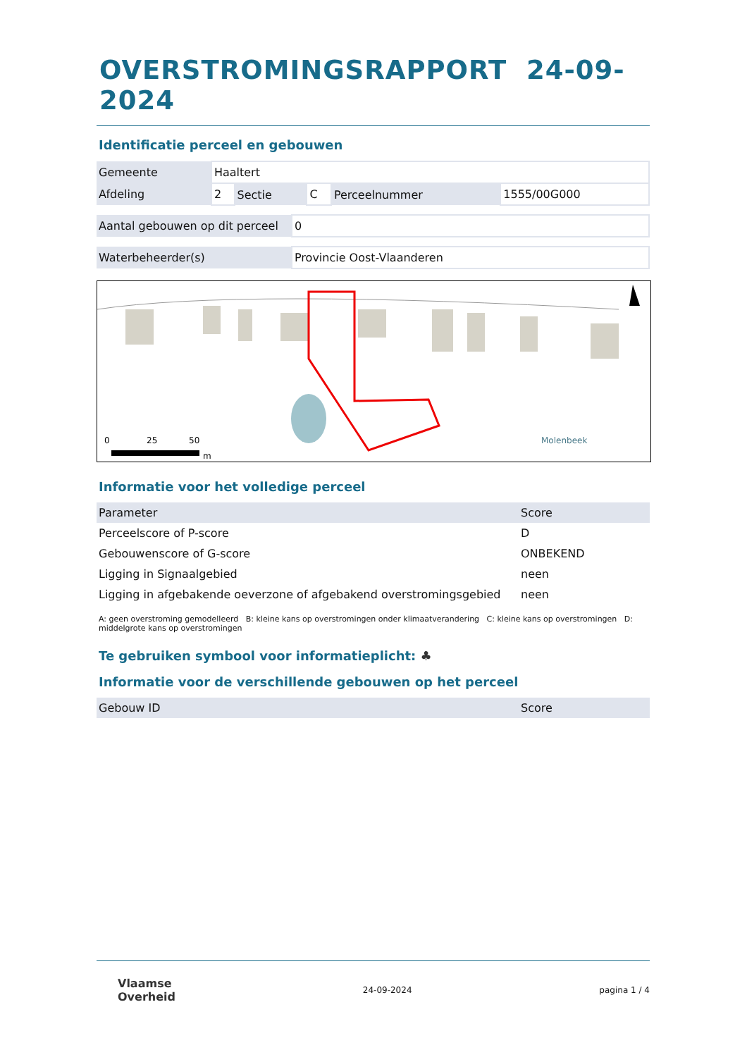OVERSTROMINGSRAPPORT 24-09-2024
Identificatie perceel en gebouwen
| Gemeente | Haaltert | | | | |
| Afdeling | 2 | Sectie | C | Perceelnummer | 1555/00G000 |
| Aantal gebouwen op dit perceel | 0 |
| Waterbeheerder(s) | Provincie Oost-Vlaanderen |
0
25
50
m
Molenbeek
Informatie voor het volledige perceel
| Parameter | Score |
| Perceelscore of P-score | D |
| Gebouwenscore of G-score | ONBEKEND |
| Ligging in Signaalgebied | neen |
| Ligging in afgebakende oeverzone of afgebakend overstromingsgebied | neen |
A: geen overstroming gemodelleerd B: kleine kans op overstromingen onder klimaatverandering C: kleine kans op overstromingen D: middelgrote kans op overstromingen
Te gebruiken symbool voor informatieplicht: ♣
Informatie voor de verschillende gebouwen op het perceel
| Gebouw ID | Score |
Vlaamse
Overheid
24-09-2024 pagina 1 / 4